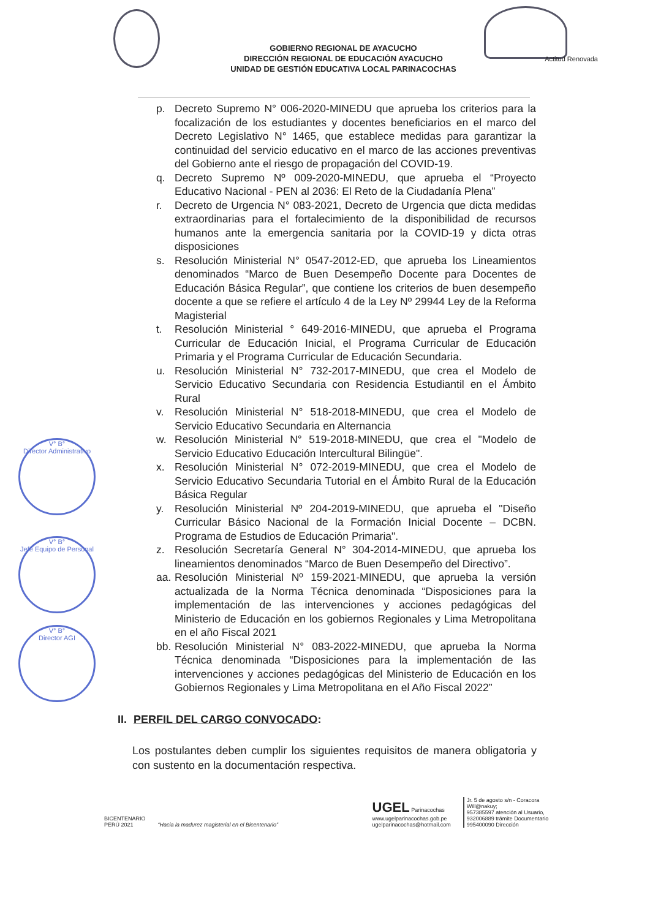Actitud Renovada
GOBIERNO REGIONAL DE AYACUCHO
DIRECCIÓN REGIONAL DE EDUCACIÓN AYACUCHO
UNIDAD DE GESTIÓN EDUCATIVA LOCAL PARINACOCHAS
V° B°
Director Administrativo
V° B°
Jefe Equipo de Personal
V° B°
Director AGI
p. Decreto Supremo N° 006-2020-MINEDU que aprueba los criterios para la focalización de los estudiantes y docentes beneficiarios en el marco del Decreto Legislativo N° 1465, que establece medidas para garantizar la continuidad del servicio educativo en el marco de las acciones preventivas del Gobierno ante el riesgo de propagación del COVID-19.
q. Decreto Supremo Nº 009-2020-MINEDU, que aprueba el “Proyecto Educativo Nacional - PEN al 2036: El Reto de la Ciudadanía Plena”
r. Decreto de Urgencia N° 083-2021, Decreto de Urgencia que dicta medidas extraordinarias para el fortalecimiento de la disponibilidad de recursos humanos ante la emergencia sanitaria por la COVID-19 y dicta otras disposiciones
s. Resolución Ministerial N° 0547-2012-ED, que aprueba los Lineamientos denominados “Marco de Buen Desempeño Docente para Docentes de Educación Básica Regular”, que contiene los criterios de buen desempeño docente a que se refiere el artículo 4 de la Ley Nº 29944 Ley de la Reforma Magisterial
t. Resolución Ministerial ° 649-2016-MINEDU, que aprueba el Programa Curricular de Educación Inicial, el Programa Curricular de Educación Primaria y el Programa Curricular de Educación Secundaria.
u. Resolución Ministerial N° 732-2017-MINEDU, que crea el Modelo de Servicio Educativo Secundaria con Residencia Estudiantil en el Ámbito Rural
v. Resolución Ministerial N° 518-2018-MINEDU, que crea el Modelo de Servicio Educativo Secundaria en Alternancia
w. Resolución Ministerial N° 519-2018-MINEDU, que crea el "Modelo de Servicio Educativo Educación Intercultural Bilingüe".
x. Resolución Ministerial N° 072-2019-MINEDU, que crea el Modelo de Servicio Educativo Secundaria Tutorial en el Ámbito Rural de la Educación Básica Regular
y. Resolución Ministerial Nº 204-2019-MINEDU, que aprueba el "Diseño Curricular Básico Nacional de la Formación Inicial Docente – DCBN. Programa de Estudios de Educación Primaria".
z. Resolución Secretaría General N° 304-2014-MINEDU, que aprueba los lineamientos denominados “Marco de Buen Desempeño del Directivo”.
aa. Resolución Ministerial Nº 159-2021-MINEDU, que aprueba la versión actualizada de la Norma Técnica denominada “Disposiciones para la implementación de las intervenciones y acciones pedagógicas del Ministerio de Educación en los gobiernos Regionales y Lima Metropolitana en el año Fiscal 2021
bb. Resolución Ministerial N° 083-2022-MINEDU, que aprueba la Norma Técnica denominada “Disposiciones para la implementación de las intervenciones y acciones pedagógicas del Ministerio de Educación en los Gobiernos Regionales y Lima Metropolitana en el Año Fiscal 2022”
II. PERFIL DEL CARGO CONVOCADO:
Los postulantes deben cumplir los siguientes requisitos de manera obligatoria y con sustento en la documentación respectiva.
BICENTENARIO
PERÚ 2021
“Hacia la madurez magisterial en el Bicentenario”
UGEL Parinacochas
www.ugelparinacochas.gob.pe
ugelparinacochas@hotmail.com
Jr. 5 de agosto s/n - Coracora
Will@nakuy;
957385597 atención al Usuario,
932006889 trámite Documentario
995400090 Dirección